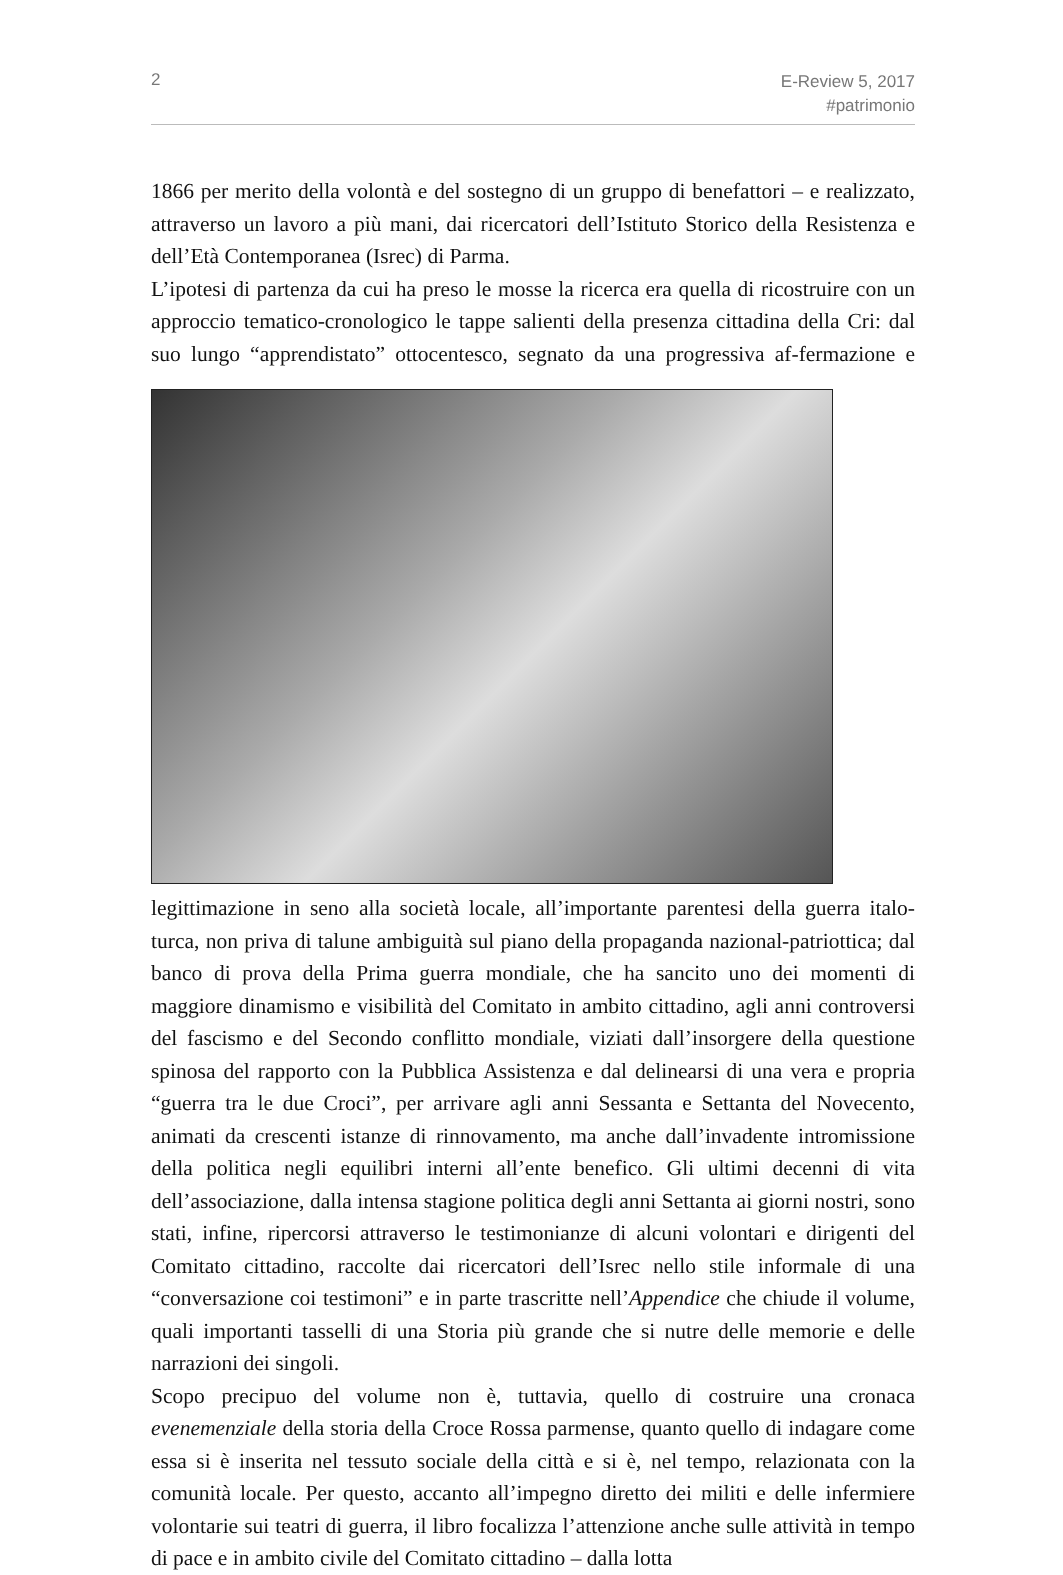2
E-Review 5, 2017
#patrimonio
1866 per merito della volontà e del sostegno di un gruppo di benefattori – e realizzato, attraverso un lavoro a più mani, dai ricercatori dell’Istituto Storico della Resistenza e dell’Età Contemporanea (Isrec) di Parma.
L’ipotesi di partenza da cui ha preso le mosse la ricerca era quella di ricostruire con un approccio tematico-cronologico le tappe salienti della presenza cittadina della Cri: dal suo lungo “apprendistato” ottocentesco, segnato da una progressiva af- fermazione e legittimazione in seno alla società locale, all’importante parentesi della guerra italo-turca, non priva di talune ambiguità sul piano della propaganda nazional-patriottica; dal banco di prova della Prima guerra mondiale, che ha sancito uno dei momenti di maggiore dinamismo e visibilità del Comitato in ambito cittadino, agli anni controversi del fascismo e del Secondo conflitto mondiale, viziati dall’insorgere della questione spinosa del rapporto con la Pubblica Assistenza e dal delinearsi di una vera e propria “guerra tra le due Croci”, per arrivare agli anni Sessanta e Settanta del Novecento, animati da crescenti istanze di rinnovamento, ma anche dall’invadente intromissione della politica negli equilibri interni all’ente benefico. Gli ultimi decenni di vita dell’associazione, dalla intensa stagione politica degli anni Settanta ai giorni nostri, sono stati, infine, ripercorsi attraverso le testimonianze di alcuni volontari e dirigenti del Comitato cittadino, raccolte dai ricercatori dell’Isrec nello stile informale di una “conversazione coi testimoni” e in parte trascritte nell’Appendice che chiude il volume, quali importanti tasselli di una Storia più grande che si nutre delle memorie e delle narrazioni dei singoli.
Scopo precipuo del volume non è, tuttavia, quello di costruire una cronaca evenemenziale della storia della Croce Rossa parmense, quanto quello di indagare come essa si è inserita nel tessuto sociale della città e si è, nel tempo, relazionata con la comunità locale. Per questo, accanto all’impegno diretto dei militi e delle infermiere volontarie sui teatri di guerra, il libro focalizza l’attenzione anche sulle attività in tempo di pace e in ambito civile del Comitato cittadino – dalla lotta